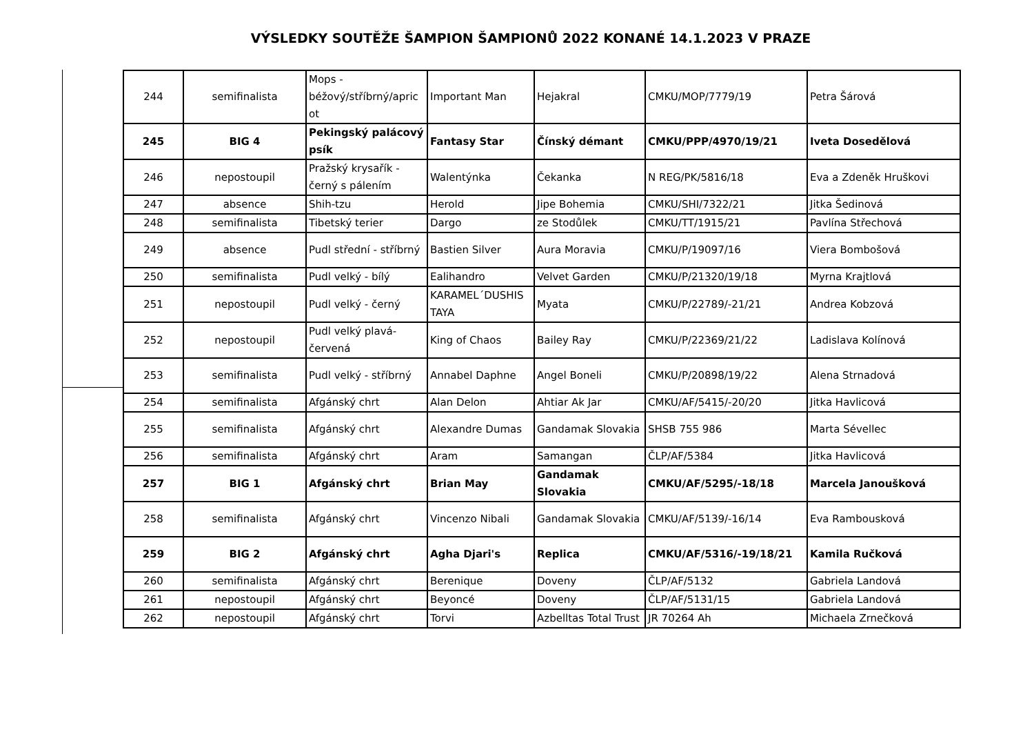VÝSLEDKY SOUTĚŽE ŠAMPION ŠAMPIONŮ 2022 KONANÉ 14.1.2023 V PRAZE
| 244 | semifinalista | Mops - béžový/stříbrný/apric ot | Important Man | Hejakral | CMKU/MOP/7779/19 | Petra Šárová |
| 245 | BIG 4 | Pekingský palácový psík | Fantasy Star | Čínský démant | CMKU/PPP/4970/19/21 | Iveta Dosedělová |
| 246 | nepostoupil | Pražský krysařík - černý s pálením | Walentýnka | Čekanka | N REG/PK/5816/18 | Eva a Zdeněk Hruškovi |
| 247 | absence | Shih-tzu | Herold | Jipe Bohemia | CMKU/SHI/7322/21 | Jitka Šedinová |
| 248 | semifinalista | Tibetský terier | Dargo | ze Stodůlek | CMKU/TT/1915/21 | Pavlína Střechová |
| 249 | absence | Pudl střední - stříbrný | Bastien Silver | Aura Moravia | CMKU/P/19097/16 | Viera Bombošová |
| 250 | semifinalista | Pudl velký - bílý | Ealihandro | Velvet Garden | CMKU/P/21320/19/18 | Myrna Krajtlová |
| 251 | nepostoupil | Pudl velký - černý | KARAMEL´DUSHIS TAYA | Myata | CMKU/P/22789/-21/21 | Andrea Kobzová |
| 252 | nepostoupil | Pudl velký plavá-červená | King of Chaos | Bailey Ray | CMKU/P/22369/21/22 | Ladislava Kolínová |
| 253 | semifinalista | Pudl velký - stříbrný | Annabel Daphne | Angel Boneli | CMKU/P/20898/19/22 | Alena Strnadová |
| 254 | semifinalista | Afgánský chrt | Alan Delon | Ahtiar Ak Jar | CMKU/AF/5415/-20/20 | Jitka Havlicová |
| 255 | semifinalista | Afgánský chrt | Alexandre Dumas | Gandamak Slovakia | SHSB 755 986 | Marta Sévellec |
| 256 | semifinalista | Afgánský chrt | Aram | Samangan | ČLP/AF/5384 | Jitka Havlicová |
| 257 | BIG 1 | Afgánský chrt | Brian May | Gandamak Slovakia | CMKU/AF/5295/-18/18 | Marcela Janoušková |
| 258 | semifinalista | Afgánský chrt | Vincenzo Nibali | Gandamak Slovakia | CMKU/AF/5139/-16/14 | Eva Rambousková |
| 259 | BIG 2 | Afgánský chrt | Agha Djari's | Replica | CMKU/AF/5316/-19/18/21 | Kamila Ručková |
| 260 | semifinalista | Afgánský chrt | Berenique | Doveny | ČLP/AF/5132 | Gabriela Landová |
| 261 | nepostoupil | Afgánský chrt | Beyoncé | Doveny | ČLP/AF/5131/15 | Gabriela Landová |
| 262 | nepostoupil | Afgánský chrt | Torvi | Azbelltas Total Trust | JR 70264 Ah | Michaela Zrnečková |